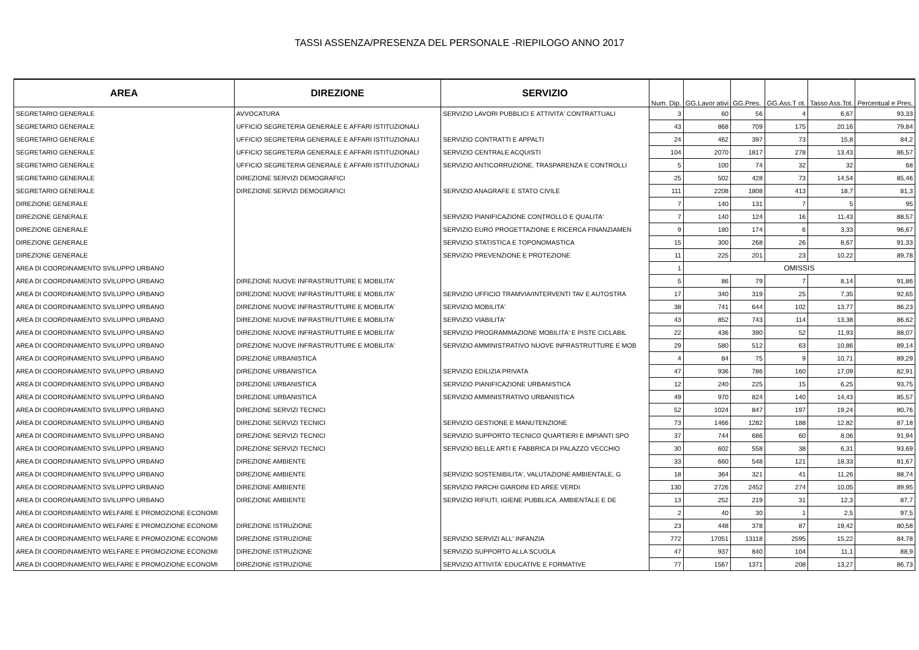TASSI ASSENZA/PRESENZA DEL PERSONALE -RIEPILOGO ANNO 2017
| AREA | DIREZIONE | SERVIZIO | Num. Dip. | GG.Lavor ativi | GG.Pres. | GG.Ass.T ot. | Tasso Ass.Tot. | Percentual e Pres. |
| --- | --- | --- | --- | --- | --- | --- | --- | --- |
| SEGRETARIO GENERALE | AVVOCATURA | SERVIZIO LAVORI PUBBLICI E ATTIVITA' CONTRATTUALI | 3 | 60 | 56 | 4 | 6,67 | 93,33 |
| SEGRETARIO GENERALE | UFFICIO SEGRETERIA GENERALE E AFFARI ISTITUZIONALI | | 43 | 868 | 709 | 175 | 20,16 | 79,84 |
| SEGRETARIO GENERALE | UFFICIO SEGRETERIA GENERALE E AFFARI ISTITUZIONALI | SERVIZIO CONTRATTI E APPALTI | 24 | 462 | 397 | 73 | 15,8 | 84,2 |
| SEGRETARIO GENERALE | UFFICIO SEGRETERIA GENERALE E AFFARI ISTITUZIONALI | SERVIZIO CENTRALE ACQUISTI | 104 | 2070 | 1817 | 278 | 13,43 | 86,57 |
| SEGRETARIO GENERALE | UFFICIO SEGRETERIA GENERALE E AFFARI ISTITUZIONALI | SERVIZIO ANTICORRUZIONE, TRASPARENZA E CONTROLLI | 5 | 100 | 74 | 32 | 32 | 68 |
| SEGRETARIO GENERALE | DIREZIONE SERVIZI DEMOGRAFICI | | 25 | 502 | 428 | 73 | 14,54 | 85,46 |
| SEGRETARIO GENERALE | DIREZIONE SERVIZI DEMOGRAFICI | SERVIZIO ANAGRAFE E STATO CIVILE | 111 | 2208 | 1808 | 413 | 18,7 | 81,3 |
| DIREZIONE GENERALE | | | 7 | 140 | 131 | 7 | 5 | 95 |
| DIREZIONE GENERALE | | SERVIZIO PIANIFICAZIONE CONTROLLO E QUALITA' | 7 | 140 | 124 | 16 | 11,43 | 88,57 |
| DIREZIONE GENERALE | | SERVIZIO EURO PROGETTAZIONE E RICERCA FINANZIAMEN | 9 | 180 | 174 | 6 | 3,33 | 96,67 |
| DIREZIONE GENERALE | | SERVIZIO STATISTICA E TOPONOMASTICA | 15 | 300 | 268 | 26 | 8,67 | 91,33 |
| DIREZIONE GENERALE | | SERVIZIO PREVENZIONE E PROTEZIONE | 11 | 225 | 201 | 23 | 10,22 | 89,78 |
| AREA DI COORDINAMENTO SVILUPPO URBANO | | | 1 | OMISSIS | | | | |
| AREA DI COORDINAMENTO SVILUPPO URBANO | DIREZIONE NUOVE INFRASTRUTTURE E MOBILITA' | | 5 | 86 | 79 | 7 | 8,14 | 91,86 |
| AREA DI COORDINAMENTO SVILUPPO URBANO | DIREZIONE NUOVE INFRASTRUTTURE E MOBILITA' | SERVIZIO UFFICIO TRAMVIA/INTERVENTI TAV E AUTOSTRA | 17 | 340 | 319 | 25 | 7,35 | 92,65 |
| AREA DI COORDINAMENTO SVILUPPO URBANO | DIREZIONE NUOVE INFRASTRUTTURE E MOBILITA' | SERVIZIO MOBILITA' | 38 | 741 | 644 | 102 | 13,77 | 86,23 |
| AREA DI COORDINAMENTO SVILUPPO URBANO | DIREZIONE NUOVE INFRASTRUTTURE E MOBILITA' | SERVIZIO VIABILITA' | 43 | 852 | 743 | 114 | 13,38 | 86,62 |
| AREA DI COORDINAMENTO SVILUPPO URBANO | DIREZIONE NUOVE INFRASTRUTTURE E MOBILITA' | SERVIZIO PROGRAMMAZIONE MOBILITA' E PISTE CICLABIL | 22 | 436 | 390 | 52 | 11,93 | 88,07 |
| AREA DI COORDINAMENTO SVILUPPO URBANO | DIREZIONE NUOVE INFRASTRUTTURE E MOBILITA' | SERVIZIO AMMINISTRATIVO NUOVE INFRASTRUTTURE E MOB | 29 | 580 | 512 | 63 | 10,86 | 89,14 |
| AREA DI COORDINAMENTO SVILUPPO URBANO | DIREZIONE URBANISTICA | | 4 | 84 | 75 | 9 | 10,71 | 89,29 |
| AREA DI COORDINAMENTO SVILUPPO URBANO | DIREZIONE URBANISTICA | SERVIZIO EDILIZIA PRIVATA | 47 | 936 | 786 | 160 | 17,09 | 82,91 |
| AREA DI COORDINAMENTO SVILUPPO URBANO | DIREZIONE URBANISTICA | SERVIZIO PIANIFICAZIONE URBANISTICA | 12 | 240 | 225 | 15 | 6,25 | 93,75 |
| AREA DI COORDINAMENTO SVILUPPO URBANO | DIREZIONE URBANISTICA | SERVIZIO AMMINISTRATIVO URBANISTICA | 49 | 970 | 824 | 140 | 14,43 | 85,57 |
| AREA DI COORDINAMENTO SVILUPPO URBANO | DIREZIONE SERVIZI TECNICI | | 52 | 1024 | 847 | 197 | 19,24 | 80,76 |
| AREA DI COORDINAMENTO SVILUPPO URBANO | DIREZIONE SERVIZI TECNICI | SERVIZIO GESTIONE E MANUTENZIONE | 73 | 1466 | 1282 | 188 | 12,82 | 87,18 |
| AREA DI COORDINAMENTO SVILUPPO URBANO | DIREZIONE SERVIZI TECNICI | SERVIZIO SUPPORTO TECNICO QUARTIERI E IMPIANTI SPO | 37 | 744 | 686 | 60 | 8,06 | 91,94 |
| AREA DI COORDINAMENTO SVILUPPO URBANO | DIREZIONE SERVIZI TECNICI | SERVIZIO BELLE ARTI E FABBRICA DI PALAZZO VECCHIO | 30 | 602 | 558 | 38 | 6,31 | 93,69 |
| AREA DI COORDINAMENTO SVILUPPO URBANO | DIREZIONE AMBIENTE | | 33 | 660 | 548 | 121 | 18,33 | 81,67 |
| AREA DI COORDINAMENTO SVILUPPO URBANO | DIREZIONE AMBIENTE | SERVIZIO SOSTENIBILITA', VALUTAZIONE AMBIENTALE, G | 18 | 364 | 321 | 41 | 11,26 | 88,74 |
| AREA DI COORDINAMENTO SVILUPPO URBANO | DIREZIONE AMBIENTE | SERVIZIO PARCHI GIARDINI ED AREE VERDI | 130 | 2726 | 2452 | 274 | 10,05 | 89,95 |
| AREA DI COORDINAMENTO SVILUPPO URBANO | DIREZIONE AMBIENTE | SERVIZIO RIFIUTI, IGIENE PUBBLICA, AMBIENTALE E DE | 13 | 252 | 219 | 31 | 12,3 | 87,7 |
| AREA DI COORDINAMENTO WELFARE E PROMOZIONE ECONOMI | | | 2 | 40 | 30 | 1 | 2,5 | 97,5 |
| AREA DI COORDINAMENTO WELFARE E PROMOZIONE ECONOMI | DIREZIONE ISTRUZIONE | | 23 | 448 | 378 | 87 | 19,42 | 80,58 |
| AREA DI COORDINAMENTO WELFARE E PROMOZIONE ECONOMI | DIREZIONE ISTRUZIONE | SERVIZIO SERVIZI ALL' INFANZIA | 772 | 17051 | 13118 | 2595 | 15,22 | 84,78 |
| AREA DI COORDINAMENTO WELFARE E PROMOZIONE ECONOMI | DIREZIONE ISTRUZIONE | SERVIZIO SUPPORTO ALLA SCUOLA | 47 | 937 | 840 | 104 | 11,1 | 88,9 |
| AREA DI COORDINAMENTO WELFARE E PROMOZIONE ECONOMI | DIREZIONE ISTRUZIONE | SERVIZIO ATTIVITA' EDUCATIVE E FORMATIVE | 77 | 1567 | 1371 | 208 | 13,27 | 86,73 |